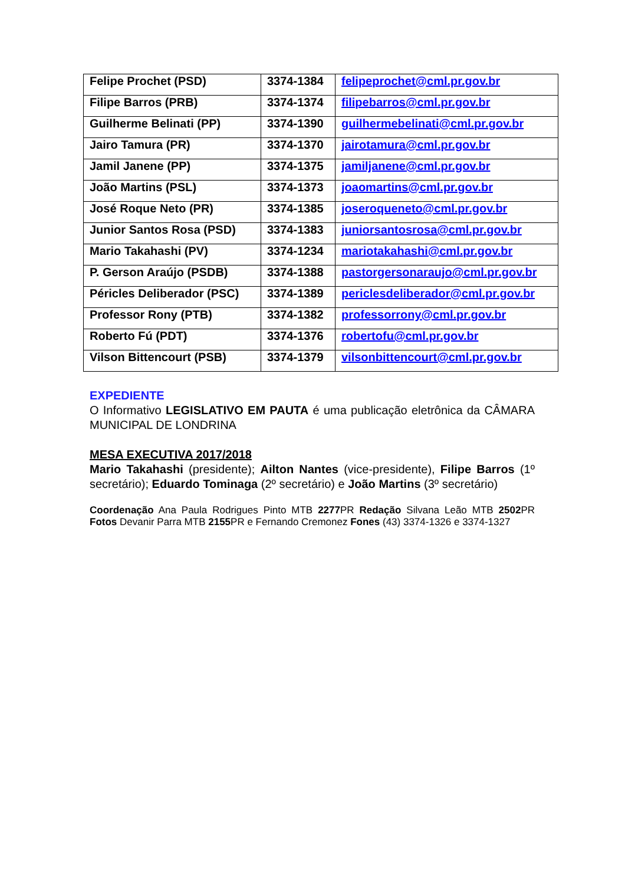| Felipe Prochet (PSD) | 3374-1384 | felipeprochet@cml.pr.gov.br |
| Filipe Barros (PRB) | 3374-1374 | filipebarros@cml.pr.gov.br |
| Guilherme Belinati (PP) | 3374-1390 | guilhermebelinati@cml.pr.gov.br |
| Jairo Tamura (PR) | 3374-1370 | jairotamura@cml.pr.gov.br |
| Jamil Janene (PP) | 3374-1375 | jamiljanene@cml.pr.gov.br |
| João Martins (PSL) | 3374-1373 | joaomartins@cml.pr.gov.br |
| José Roque Neto (PR) | 3374-1385 | joseroqueneto@cml.pr.gov.br |
| Junior Santos Rosa (PSD) | 3374-1383 | juniorsantosrosa@cml.pr.gov.br |
| Mario Takahashi (PV) | 3374-1234 | mariotakahashi@cml.pr.gov.br |
| P. Gerson Araújo (PSDB) | 3374-1388 | pastorgersonaraujo@cml.pr.gov.br |
| Péricles Deliberador (PSC) | 3374-1389 | periclesdeliberador@cml.pr.gov.br |
| Professor Rony (PTB) | 3374-1382 | professorrony@cml.pr.gov.br |
| Roberto Fú (PDT) | 3374-1376 | robertofu@cml.pr.gov.br |
| Vilson Bittencourt (PSB) | 3374-1379 | vilsonbittencourt@cml.pr.gov.br |
EXPEDIENTE
O Informativo LEGISLATIVO EM PAUTA é uma publicação eletrônica da CÂMARA MUNICIPAL DE LONDRINA
MESA EXECUTIVA 2017/2018
Mario Takahashi (presidente); Ailton Nantes (vice-presidente), Filipe Barros (1º secretário); Eduardo Tominaga (2º secretário) e João Martins (3º secretário)
Coordenação Ana Paula Rodrigues Pinto MTB 2277 PR Redação Silvana Leão MTB 2502 PR Fotos Devanir Parra MTB 2155 PR e Fernando Cremonez Fones (43) 3374-1326 e 3374-1327